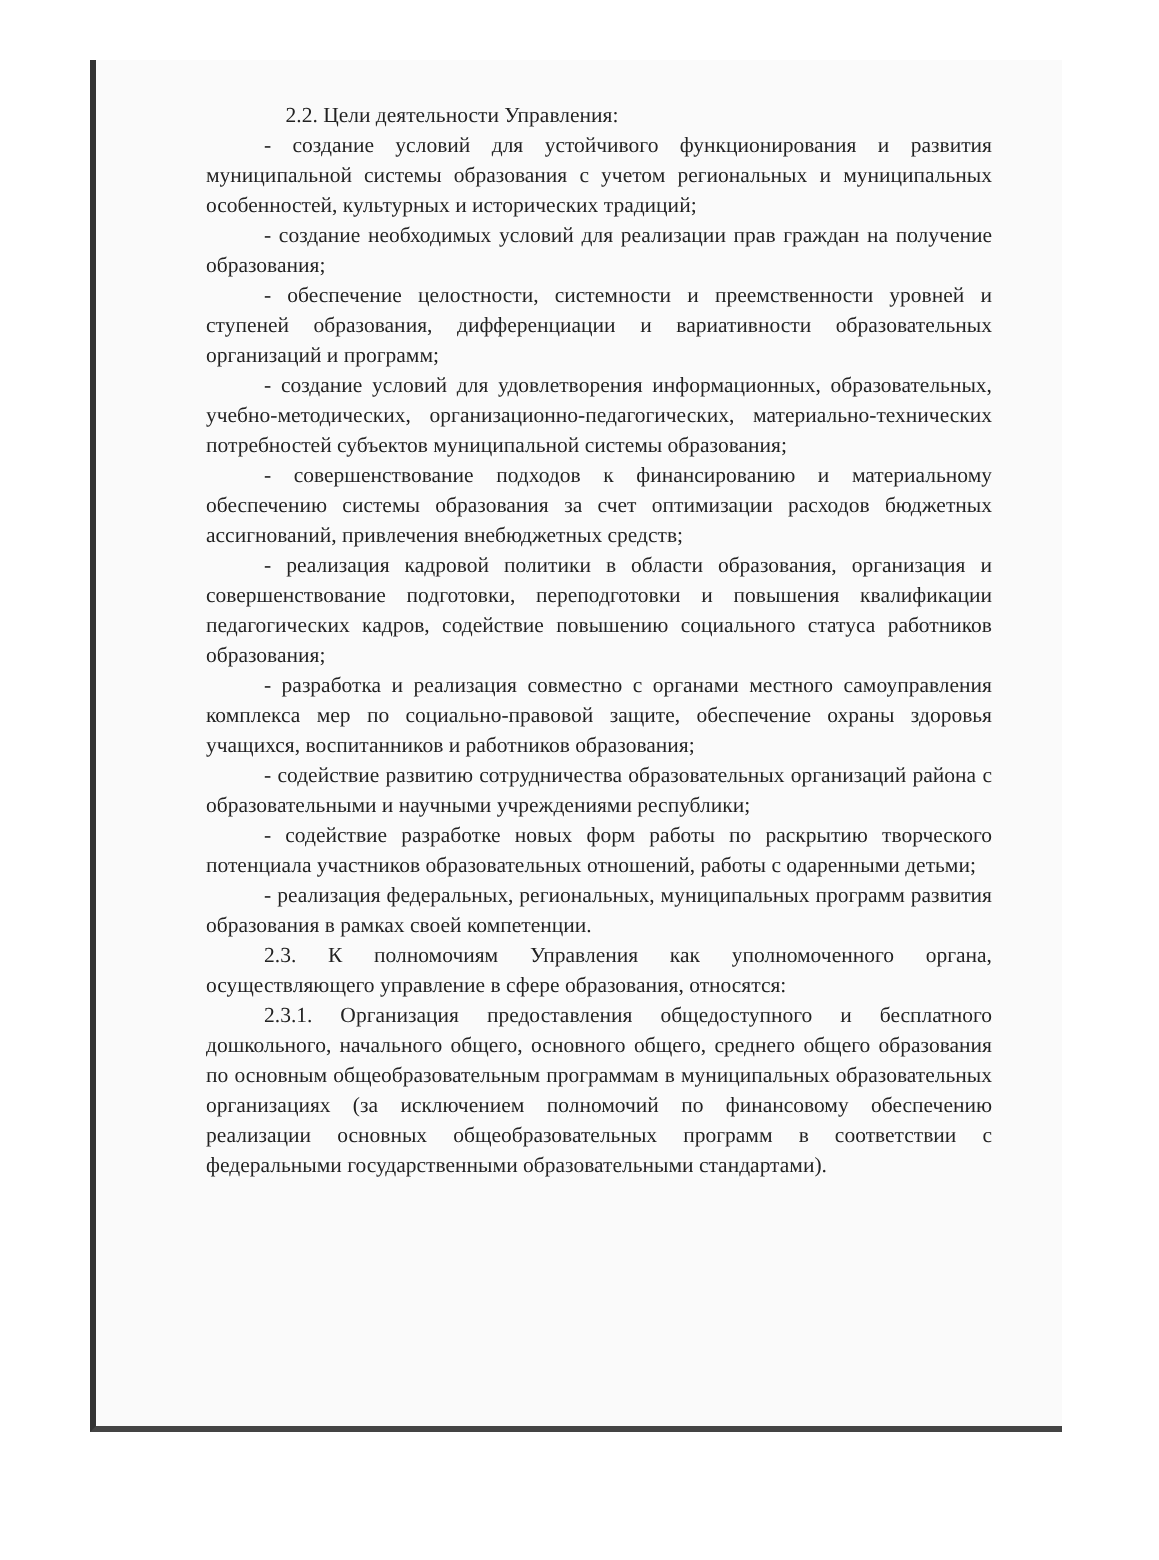2.2. Цели деятельности Управления:
- создание условий для устойчивого функционирования и развития муниципальной системы образования с учетом региональных и муниципальных особенностей, культурных и исторических традиций;
- создание необходимых условий для реализации прав граждан на получение образования;
- обеспечение целостности, системности и преемственности уровней и ступеней образования, дифференциации и вариативности образовательных организаций и программ;
- создание условий для удовлетворения информационных, образовательных, учебно-методических, организационно-педагогических, материально-технических потребностей субъектов муниципальной системы образования;
- совершенствование подходов к финансированию и материальному обеспечению системы образования за счет оптимизации расходов бюджетных ассигнований, привлечения внебюджетных средств;
- реализация кадровой политики в области образования, организация и совершенствование подготовки, переподготовки и повышения квалификации педагогических кадров, содействие повышению социального статуса работников образования;
- разработка и реализация совместно с органами местного самоуправления комплекса мер по социально-правовой защите, обеспечение охраны здоровья учащихся, воспитанников и работников образования;
- содействие развитию сотрудничества образовательных организаций района с образовательными и научными учреждениями республики;
- содействие разработке новых форм работы по раскрытию творческого потенциала участников образовательных отношений, работы с одаренными детьми;
- реализация федеральных, региональных, муниципальных программ развития образования в рамках своей компетенции.
2.3. К полномочиям Управления как уполномоченного органа, осуществляющего управление в сфере образования, относятся:
2.3.1. Организация предоставления общедоступного и бесплатного дошкольного, начального общего, основного общего, среднего общего образования по основным общеобразовательным программам в муниципальных образовательных организациях (за исключением полномочий по финансовому обеспечению реализации основных общеобразовательных программ в соответствии с федеральными государственными образовательными стандартами).